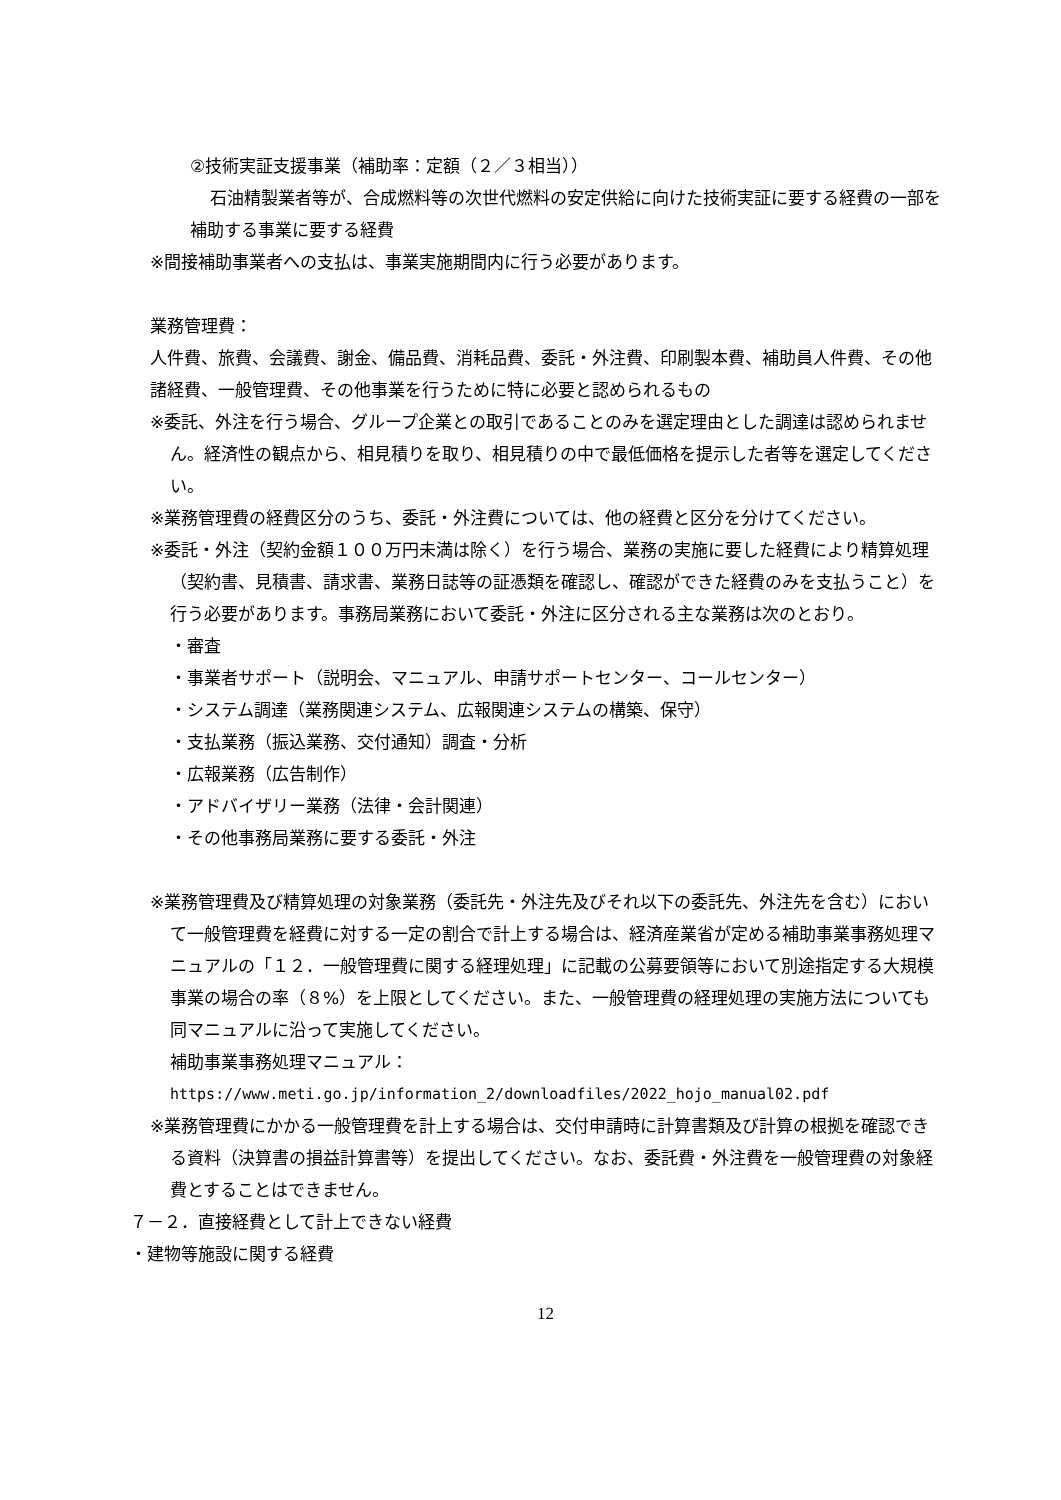②技術実証支援事業（補助率：定額（２／３相当））
石油精製業者等が、合成燃料等の次世代燃料の安定供給に向けた技術実証に要する経費の一部を補助する事業に要する経費
※間接補助事業者への支払は、事業実施期間内に行う必要があります。
業務管理費：
人件費、旅費、会議費、謝金、備品費、消耗品費、委託・外注費、印刷製本費、補助員人件費、その他諸経費、一般管理費、その他事業を行うために特に必要と認められるもの
※委託、外注を行う場合、グループ企業との取引であることのみを選定理由とした調達は認められません。経済性の観点から、相見積りを取り、相見積りの中で最低価格を提示した者等を選定してください。
※業務管理費の経費区分のうち、委託・外注費については、他の経費と区分を分けてください。
※委託・外注（契約金額１００万円未満は除く）を行う場合、業務の実施に要した経費により精算処理（契約書、見積書、請求書、業務日誌等の証憑類を確認し、確認ができた経費のみを支払うこと）を行う必要があります。事務局業務において委託・外注に区分される主な業務は次のとおり。
・審査
・事業者サポート（説明会、マニュアル、申請サポートセンター、コールセンター）
・システム調達（業務関連システム、広報関連システムの構築、保守）
・支払業務（振込業務、交付通知）調査・分析
・広報業務（広告制作）
・アドバイザリー業務（法律・会計関連）
・その他事務局業務に要する委託・外注
※業務管理費及び精算処理の対象業務（委託先・外注先及びそれ以下の委託先、外注先を含む）において一般管理費を経費に対する一定の割合で計上する場合は、経済産業省が定める補助事業事務処理マニュアルの「１２．一般管理費に関する経理処理」に記載の公募要領等において別途指定する大規模事業の場合の率（８%）を上限としてください。また、一般管理費の経理処理の実施方法についても同マニュアルに沿って実施してください。
補助事業事務処理マニュアル：
https://www.meti.go.jp/information_2/downloadfiles/2022_hojo_manual02.pdf
※業務管理費にかかる一般管理費を計上する場合は、交付申請時に計算書類及び計算の根拠を確認できる資料（決算書の損益計算書等）を提出してください。なお、委託費・外注費を一般管理費の対象経費とすることはできません。
７－２．直接経費として計上できない経費
・建物等施設に関する経費
12